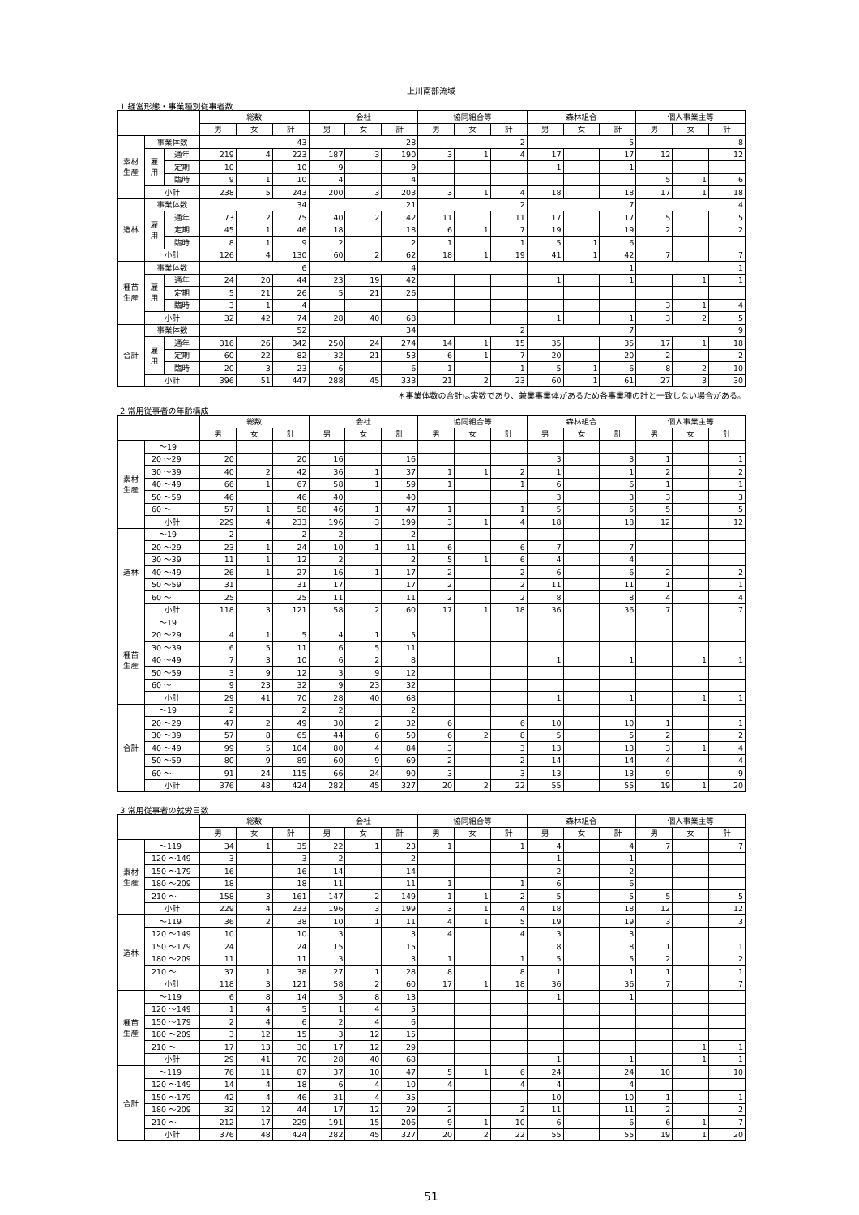上川南部流域
1 経営形態・事業種別従事者数
| | | | 総数 | | | 会社 | | | 協同組合等 | | | 森林組合 | | | 個人事業主等 | | |
| --- | --- | --- | --- | --- | --- | --- | --- | --- | --- | --- | --- | --- | --- | --- | --- | --- | --- |
| | | | 男 | 女 | 計 | 男 | 女 | 計 | 男 | 女 | 計 | 男 | 女 | 計 | 男 | 女 | 計 |
| 素材 生産 | 事業体数 | | 43 | | | 28 | | | 2 | | | 5 | | | 8 | | |
| | 雇 用 | 通年 | 219 | 4 | 223 | 187 | 3 | 190 | 3 | 1 | 4 | 17 | | 17 | 12 | | 12 |
| | | 定期 | 10 | | 10 | 9 | | 9 | | | | 1 | | 1 | | | |
| | | 臨時 | 9 | 1 | 10 | 4 | | 4 | | | | | | | 5 | 1 | 6 |
| | 小計 | | 238 | 5 | 243 | 200 | 3 | 203 | 3 | 1 | 4 | 18 | | 18 | 17 | 1 | 18 |
| 造林 | 事業体数 | | 34 | | | 21 | | | 2 | | | 7 | | | 4 | | |
| | 雇 用 | 通年 | 73 | 2 | 75 | 40 | 2 | 42 | 11 | | 11 | 17 | | 17 | 5 | | 5 |
| | | 定期 | 45 | 1 | 46 | 18 | | 18 | 6 | 1 | 7 | 19 | | 19 | 2 | | 2 |
| | | 臨時 | 8 | 1 | 9 | 2 | | 2 | 1 | | 1 | 5 | 1 | 6 | | | |
| | 小計 | | 126 | 4 | 130 | 60 | 2 | 62 | 18 | 1 | 19 | 41 | 1 | 42 | 7 | | 7 |
| 種苗 生産 | 事業体数 | | 6 | | | 4 | | | | | | 1 | | | 1 | | |
| | 雇 用 | 通年 | 24 | 20 | 44 | 23 | 19 | 42 | | | | 1 | | 1 | | 1 | 1 |
| | | 定期 | 5 | 21 | 26 | 5 | 21 | 26 | | | | | | | | | |
| | | 臨時 | 3 | 1 | 4 | | | | | | | | | | 3 | 1 | 4 |
| | 小計 | | 32 | 42 | 74 | 28 | 40 | 68 | | | | 1 | | 1 | 3 | 2 | 5 |
| 合計 | 事業体数 | | 52 | | | 34 | | | 2 | | | 7 | | | 9 | | |
| | 雇 用 | 通年 | 316 | 26 | 342 | 250 | 24 | 274 | 14 | 1 | 15 | 35 | | 35 | 17 | 1 | 18 |
| | | 定期 | 60 | 22 | 82 | 32 | 21 | 53 | 6 | 1 | 7 | 20 | | 20 | 2 | | 2 |
| | | 臨時 | 20 | 3 | 23 | 6 | | 6 | 1 | | 1 | 5 | 1 | 6 | 8 | 2 | 10 |
| | 小計 | | 396 | 51 | 447 | 288 | 45 | 333 | 21 | 2 | 23 | 60 | 1 | 61 | 27 | 3 | 30 |
＊事業体数の合計は実数であり、兼業事業体があるため各事業種の計と一致しない場合がある。
2 常用従事者の年齢構成
| | | 総数 | | | 会社 | | | 協同組合等 | | | 森林組合 | | | 個人事業主等 | | |
| --- | --- | --- | --- | --- | --- | --- | --- | --- | --- | --- | --- | --- | --- | --- | --- | --- |
| | | 男 | 女 | 計 | 男 | 女 | 計 | 男 | 女 | 計 | 男 | 女 | 計 | 男 | 女 | 計 |
| 素材 生産 | ～19 | | | | | | | | | | | | | | | |
| | 20 ～29 | 20 | | 20 | 16 | | 16 | | | | 3 | | 3 | 1 | | 1 |
| | 30 ～39 | 40 | 2 | 42 | 36 | 1 | 37 | 1 | 1 | 2 | 1 | | 1 | 2 | | 2 |
| | 40 ～49 | 66 | 1 | 67 | 58 | 1 | 59 | 1 | | 1 | 6 | | 6 | 1 | | 1 |
| | 50 ～59 | 46 | | 46 | 40 | | 40 | | | | 3 | | 3 | 3 | | 3 |
| | 60 ～ | 57 | 1 | 58 | 46 | 1 | 47 | 1 | | 1 | 5 | | 5 | 5 | | 5 |
| | 小計 | 229 | 4 | 233 | 196 | 3 | 199 | 3 | 1 | 4 | 18 | | 18 | 12 | | 12 |
| 造林 | ～19 | 2 | | 2 | 2 | | 2 | | | | | | | | | |
| | 20 ～29 | 23 | 1 | 24 | 10 | 1 | 11 | 6 | | 6 | 7 | | 7 | | | |
| | 30 ～39 | 11 | 1 | 12 | 2 | | 2 | 5 | 1 | 6 | 4 | | 4 | | | |
| | 40 ～49 | 26 | 1 | 27 | 16 | 1 | 17 | 2 | | 2 | 6 | | 6 | 2 | | 2 |
| | 50 ～59 | 31 | | 31 | 17 | | 17 | 2 | | 2 | 11 | | 11 | 1 | | 1 |
| | 60 ～ | 25 | | 25 | 11 | | 11 | 2 | | 2 | 8 | | 8 | 4 | | 4 |
| | 小計 | 118 | 3 | 121 | 58 | 2 | 60 | 17 | 1 | 18 | 36 | | 36 | 7 | | 7 |
| 種苗 生産 | ～19 | | | | | | | | | | | | | | | |
| | 20 ～29 | 4 | 1 | 5 | 4 | 1 | 5 | | | | | | | | | |
| | 30 ～39 | 6 | 5 | 11 | 6 | 5 | 11 | | | | | | | | | |
| | 40 ～49 | 7 | 3 | 10 | 6 | 2 | 8 | | | | 1 | | 1 | | 1 | 1 |
| | 50 ～59 | 3 | 9 | 12 | 3 | 9 | 12 | | | | | | | | | |
| | 60 ～ | 9 | 23 | 32 | 9 | 23 | 32 | | | | | | | | | |
| | 小計 | 29 | 41 | 70 | 28 | 40 | 68 | | | | 1 | | 1 | | 1 | 1 |
| 合計 | ～19 | 2 | | 2 | 2 | | 2 | | | | | | | | | |
| | 20 ～29 | 47 | 2 | 49 | 30 | 2 | 32 | 6 | | 6 | 10 | | 10 | 1 | | 1 |
| | 30 ～39 | 57 | 8 | 65 | 44 | 6 | 50 | 6 | 2 | 8 | 5 | | 5 | 2 | | 2 |
| | 40 ～49 | 99 | 5 | 104 | 80 | 4 | 84 | 3 | | 3 | 13 | | 13 | 3 | 1 | 4 |
| | 50 ～59 | 80 | 9 | 89 | 60 | 9 | 69 | 2 | | 2 | 14 | | 14 | 4 | | 4 |
| | 60 ～ | 91 | 24 | 115 | 66 | 24 | 90 | 3 | | 3 | 13 | | 13 | 9 | | 9 |
| | 小計 | 376 | 48 | 424 | 282 | 45 | 327 | 20 | 2 | 22 | 55 | | 55 | 19 | 1 | 20 |
3 常用従事者の就労日数
| | | 総数 | | | 会社 | | | 協同組合等 | | | 森林組合 | | | 個人事業主等 | | |
| --- | --- | --- | --- | --- | --- | --- | --- | --- | --- | --- | --- | --- | --- | --- | --- | --- |
| | | 男 | 女 | 計 | 男 | 女 | 計 | 男 | 女 | 計 | 男 | 女 | 計 | 男 | 女 | 計 |
| 素材 生産 | ～119 | 34 | 1 | 35 | 22 | 1 | 23 | 1 | | 1 | 4 | | 4 | 7 | | 7 |
| | 120 ～149 | 3 | | 3 | 2 | | 2 | | | | 1 | | 1 | | | |
| | 150 ～179 | 16 | | 16 | 14 | | 14 | | | | 2 | | 2 | | | |
| | 180 ～209 | 18 | | 18 | 11 | | 11 | 1 | | 1 | 6 | | 6 | | | |
| | 210 ～ | 158 | 3 | 161 | 147 | 2 | 149 | 1 | 1 | 2 | 5 | | 5 | 5 | | 5 |
| | 小計 | 229 | 4 | 233 | 196 | 3 | 199 | 3 | 1 | 4 | 18 | | 18 | 12 | | 12 |
| 造林 | ～119 | 36 | 2 | 38 | 10 | 1 | 11 | 4 | 1 | 5 | 19 | | 19 | 3 | | 3 |
| | 120 ～149 | 10 | | 10 | 3 | | 3 | 4 | | 4 | 3 | | 3 | | | |
| | 150 ～179 | 24 | | 24 | 15 | | 15 | | | | 8 | | 8 | 1 | | 1 |
| | 180 ～209 | 11 | | 11 | 3 | | 3 | 1 | | 1 | 5 | | 5 | 2 | | 2 |
| | 210 ～ | 37 | 1 | 38 | 27 | 1 | 28 | 8 | | 8 | 1 | | 1 | 1 | | 1 |
| | 小計 | 118 | 3 | 121 | 58 | 2 | 60 | 17 | 1 | 18 | 36 | | 36 | 7 | | 7 |
| 種苗 生産 | ～119 | 6 | 8 | 14 | 5 | 8 | 13 | | | | 1 | | 1 | | | |
| | 120 ～149 | 1 | 4 | 5 | 1 | 4 | 5 | | | | | | | | | |
| | 150 ～179 | 2 | 4 | 6 | 2 | 4 | 6 | | | | | | | | | |
| | 180 ～209 | 3 | 12 | 15 | 3 | 12 | 15 | | | | | | | | | |
| | 210 ～ | 17 | 13 | 30 | 17 | 12 | 29 | | | | | | | | 1 | 1 |
| | 小計 | 29 | 41 | 70 | 28 | 40 | 68 | | | | 1 | | 1 | | 1 | 1 |
| 合計 | ～119 | 76 | 11 | 87 | 37 | 10 | 47 | 5 | 1 | 6 | 24 | | 24 | 10 | | 10 |
| | 120 ～149 | 14 | 4 | 18 | 6 | 4 | 10 | 4 | | 4 | 4 | | 4 | | | |
| | 150 ～179 | 42 | 4 | 46 | 31 | 4 | 35 | | | | 10 | | 10 | 1 | | 1 |
| | 180 ～209 | 32 | 12 | 44 | 17 | 12 | 29 | 2 | | 2 | 11 | | 11 | 2 | | 2 |
| | 210 ～ | 212 | 17 | 229 | 191 | 15 | 206 | 9 | 1 | 10 | 6 | | 6 | 6 | 1 | 7 |
| | 小計 | 376 | 48 | 424 | 282 | 45 | 327 | 20 | 2 | 22 | 55 | | 55 | 19 | 1 | 20 |
51